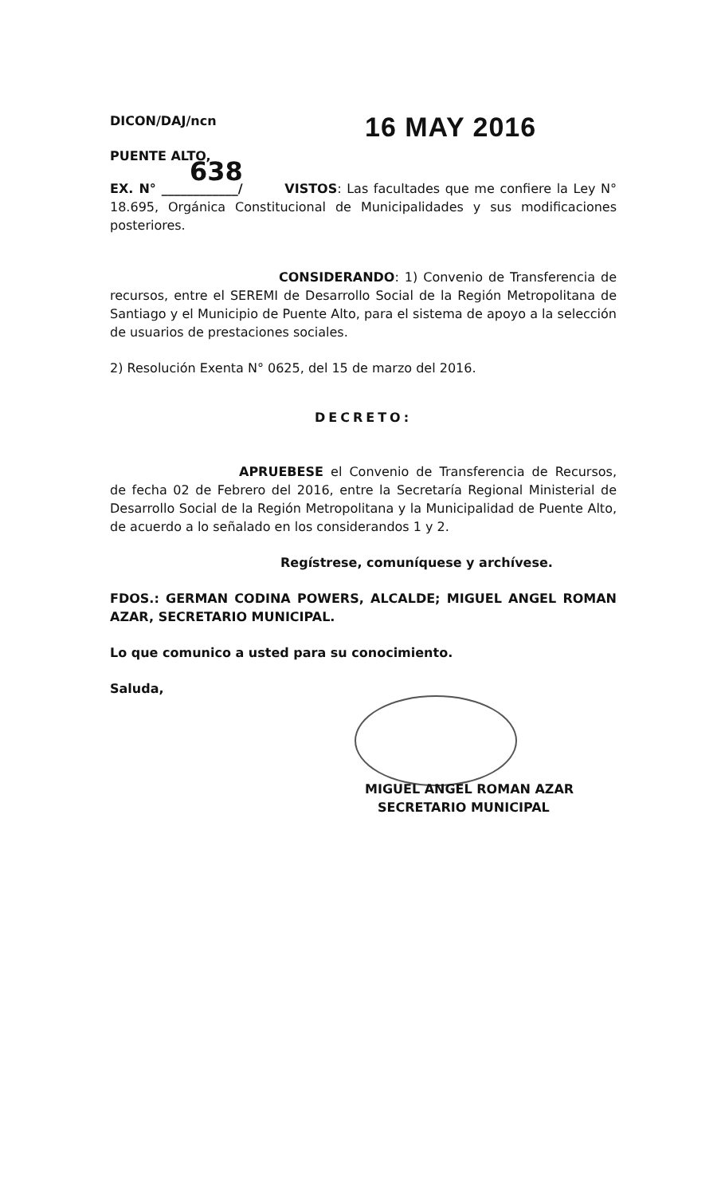16 MAY 2016
DICON/DAJ/ncn
PUENTE ALTO,
638
EX. N° ____________/ VISTOS: Las facultades que me confiere la Ley N° 18.695, Orgánica Constitucional de Municipalidades y sus modificaciones posteriores.
CONSIDERANDO: 1) Convenio de Transferencia de recursos, entre el SEREMI de Desarrollo Social de la Región Metropolitana de Santiago y el Municipio de Puente Alto, para el sistema de apoyo a la selección de usuarios de prestaciones sociales.
2) Resolución Exenta N° 0625, del 15 de marzo del 2016.
DECRETO:
APRUEBESE el Convenio de Transferencia de Recursos, de fecha 02 de Febrero del 2016, entre la Secretaría Regional Ministerial de Desarrollo Social de la Región Metropolitana y la Municipalidad de Puente Alto, de acuerdo a lo señalado en los considerandos 1 y 2.
Regístrese, comuníquese y archívese.
FDOS.: GERMAN CODINA POWERS, ALCALDE; MIGUEL ANGEL ROMAN AZAR, SECRETARIO MUNICIPAL.
Lo que comunico a usted para su conocimiento.
Saluda,
MIGUEL ANGEL ROMAN AZAR
SECRETARIO MUNICIPAL